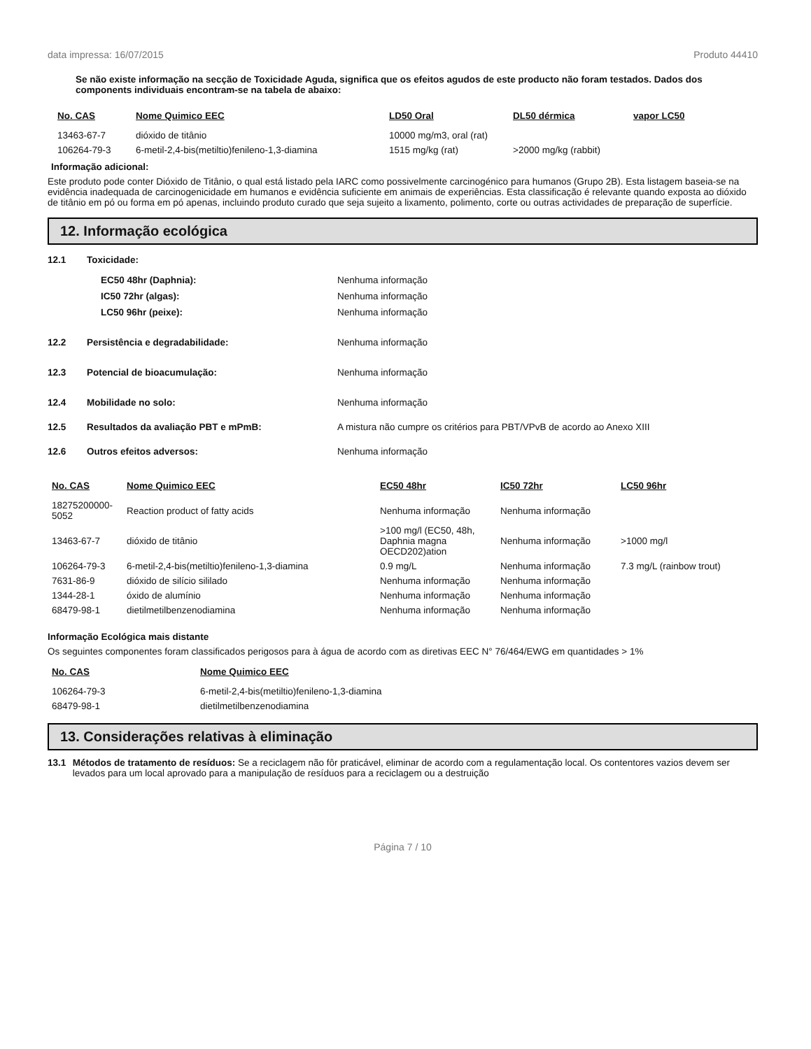data impressa: 16/07/2015 Produto 44410
Se não existe informação na secção de Toxicidade Aguda, significa que os efeitos agudos de este producto não foram testados. Dados dos components individuais encontram-se na tabela de abaixo:
| No. CAS | Nome Quimico EEC | LD50 Oral | DL50 dérmica | vapor LC50 |
| --- | --- | --- | --- | --- |
| 13463-67-7 | dióxido de titânio | 10000 mg/m3, oral (rat) | | |
| 106264-79-3 | 6-metil-2,4-bis(metiltio)fenileno-1,3-diamina | 1515 mg/kg (rat) | >2000 mg/kg (rabbit) | |
Informação adicional:
Este produto pode conter Dióxido de Titânio, o qual está listado pela IARC como possivelmente carcinogénico para humanos (Grupo 2B). Esta listagem baseia-se na evidência inadequada de carcinogenicidade em humanos e evidência suficiente em animais de experiências. Esta classificação é relevante quando exposta ao dióxido de titânio em pó ou forma em pó apenas, incluindo produto curado que seja sujeito a lixamento, polimento, corte ou outras actividades de preparação de superfície.
12. Informação ecológica
12.1 Toxicidade:
EC50 48hr (Daphnia): Nenhuma informação
IC50 72hr (algas): Nenhuma informação
LC50 96hr (peixe): Nenhuma informação
12.2 Persistência e degradabilidade: Nenhuma informação
12.3 Potencial de bioacumulação: Nenhuma informação
12.4 Mobilidade no solo: Nenhuma informação
12.5 Resultados da avaliação PBT e mPmB: A mistura não cumpre os critérios para PBT/VPvB de acordo ao Anexo XIII
12.6 Outros efeitos adversos: Nenhuma informação
| No. CAS | Nome Quimico EEC | EC50 48hr | IC50 72hr | LC50 96hr |
| --- | --- | --- | --- | --- |
| 18275200000-5052 | Reaction product of fatty acids | Nenhuma informação | Nenhuma informação | |
| 13463-67-7 | dióxido de titânio | >100 mg/l (EC50, 48h, Daphnia magna OECD202)ation | Nenhuma informação | >1000 mg/l |
| 106264-79-3 | 6-metil-2,4-bis(metiltio)fenileno-1,3-diamina | 0.9 mg/L | Nenhuma informação | 7.3 mg/L (rainbow trout) |
| 7631-86-9 | dióxido de silício sililado | Nenhuma informação | Nenhuma informação | |
| 1344-28-1 | óxido de alumínio | Nenhuma informação | Nenhuma informação | |
| 68479-98-1 | dietilmetilbenzenodiamina | Nenhuma informação | Nenhuma informação | |
Informação Ecológica mais distante
Os seguintes componentes foram classificados perigosos para à água de acordo com as diretivas EEC N° 76/464/EWG em quantidades > 1%
| No. CAS | Nome Quimico EEC |
| --- | --- |
| 106264-79-3 | 6-metil-2,4-bis(metiltio)fenileno-1,3-diamina |
| 68479-98-1 | dietilmetilbenzenodiamina |
13. Considerações relativas à eliminação
13.1 Métodos de tratamento de resíduos: Se a reciclagem não fôr praticável, eliminar de acordo com a regulamentação local. Os contentores vazios devem ser levados para um local aprovado para a manipulação de resíduos para a reciclagem ou a destruição
Página 7 / 10